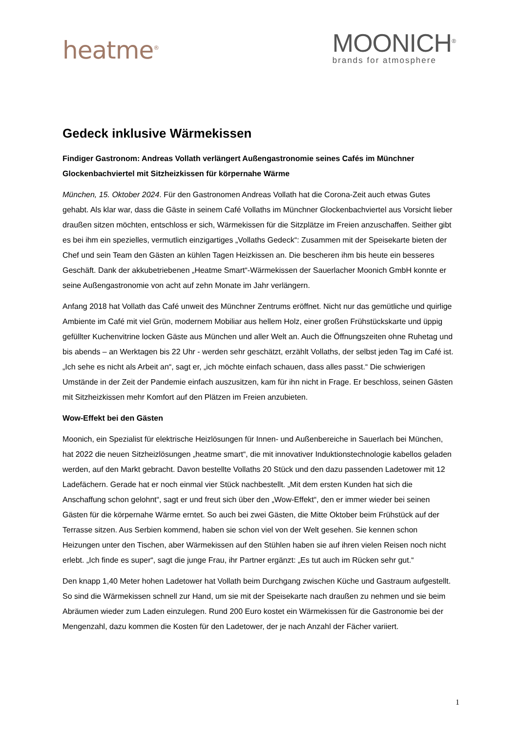heatme<sup>®</sup>
MOONICH<sup>®</sup>
brands for atmosphere
Gedeck inklusive Wärmekissen
Findiger Gastronom: Andreas Vollath verlängert Außengastronomie seines Cafés im Münchner Glockenbachviertel mit Sitzheizkissen für körpernahe Wärme
München, 15. Oktober 2024. Für den Gastronomen Andreas Vollath hat die Corona-Zeit auch etwas Gutes gehabt. Als klar war, dass die Gäste in seinem Café Vollaths im Münchner Glockenbachviertel aus Vorsicht lieber draußen sitzen möchten, entschloss er sich, Wärmekissen für die Sitzplätze im Freien anzuschaffen. Seither gibt es bei ihm ein spezielles, vermutlich einzigartiges „Vollaths Gedeck“: Zusammen mit der Speisekarte bieten der Chef und sein Team den Gästen an kühlen Tagen Heizkissen an. Die bescheren ihm bis heute ein besseres Geschäft. Dank der akkubetriebenen „Heatme Smart“-Wärmekissen der Sauerlacher Moonich GmbH konnte er seine Außengastronomie von acht auf zehn Monate im Jahr verlängern.
Anfang 2018 hat Vollath das Café unweit des Münchner Zentrums eröffnet. Nicht nur das gemütliche und quirlige Ambiente im Café mit viel Grün, modernem Mobiliar aus hellem Holz, einer großen Frühstückskarte und üppig gefüllter Kuchenvitrine locken Gäste aus München und aller Welt an. Auch die Öffnungszeiten ohne Ruhetag und bis abends – an Werktagen bis 22 Uhr - werden sehr geschätzt, erzählt Vollaths, der selbst jeden Tag im Café ist. „Ich sehe es nicht als Arbeit an“, sagt er, „ich möchte einfach schauen, dass alles passt.“ Die schwierigen Umstände in der Zeit der Pandemie einfach auszusitzen, kam für ihn nicht in Frage. Er beschloss, seinen Gästen mit Sitzheizkissen mehr Komfort auf den Plätzen im Freien anzubieten.
Wow-Effekt bei den Gästen
Moonich, ein Spezialist für elektrische Heizlösungen für Innen- und Außenbereiche in Sauerlach bei München, hat 2022 die neuen Sitzheizlösungen „heatme smart“, die mit innovativer Induktionstechnologie kabellos geladen werden, auf den Markt gebracht. Davon bestellte Vollaths 20 Stück und den dazu passenden Ladetower mit 12 Ladefächern. Gerade hat er noch einmal vier Stück nachbestellt. „Mit dem ersten Kunden hat sich die Anschaffung schon gelohnt“, sagt er und freut sich über den „Wow-Effekt“, den er immer wieder bei seinen Gästen für die körpernahe Wärme erntet. So auch bei zwei Gästen, die Mitte Oktober beim Frühstück auf der Terrasse sitzen. Aus Serbien kommend, haben sie schon viel von der Welt gesehen. Sie kennen schon Heizungen unter den Tischen, aber Wärmekissen auf den Stühlen haben sie auf ihren vielen Reisen noch nicht erlebt. „Ich finde es super“, sagt die junge Frau, ihr Partner ergänzt: „Es tut auch im Rücken sehr gut.“
Den knapp 1,40 Meter hohen Ladetower hat Vollath beim Durchgang zwischen Küche und Gastraum aufgestellt. So sind die Wärmekissen schnell zur Hand, um sie mit der Speisekarte nach draußen zu nehmen und sie beim Abräumen wieder zum Laden einzulegen. Rund 200 Euro kostet ein Wärmekissen für die Gastronomie bei der Mengenzahl, dazu kommen die Kosten für den Ladetower, der je nach Anzahl der Fächer variiert.
1